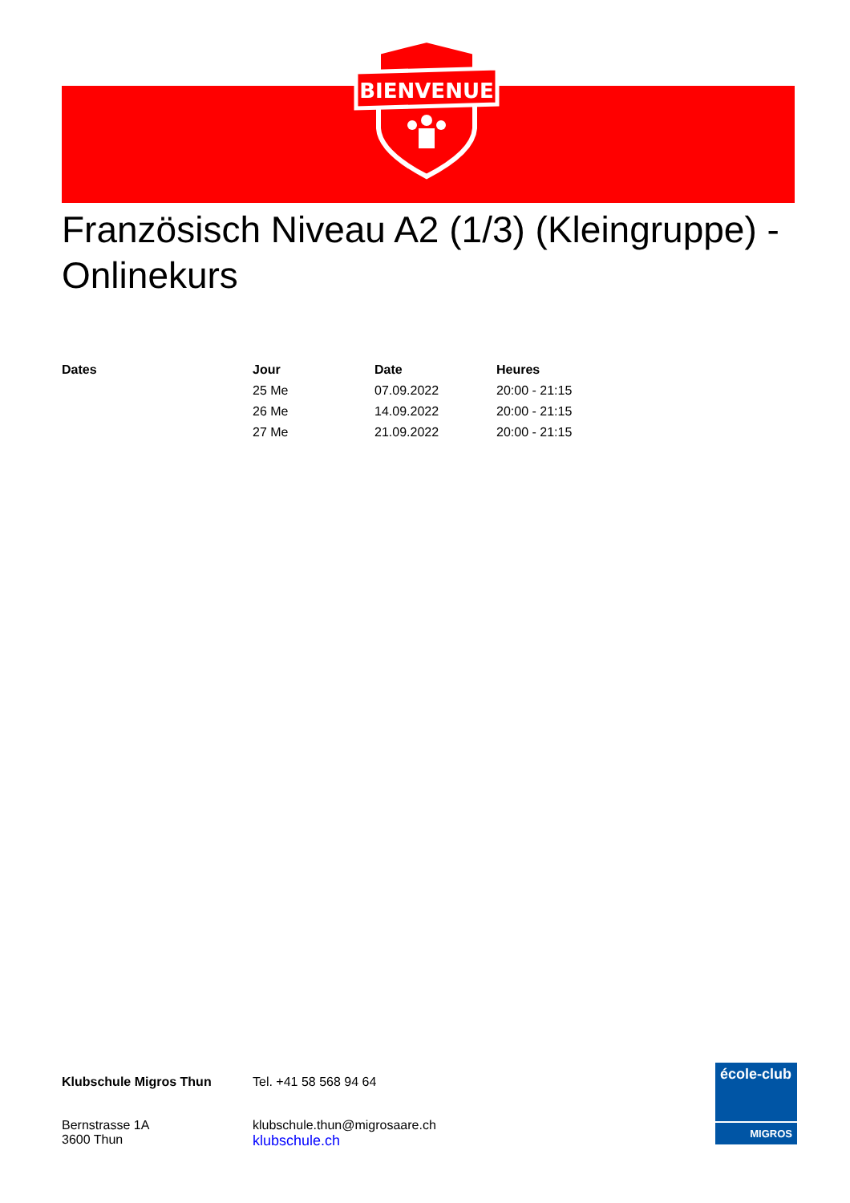BIENVENUE
Französisch Niveau A2 (1/3) (Kleingruppe) - Onlinekurs
| Dates | Jour | Date | Heures |
| --- | --- | --- | --- |
| | 25 Me | 07.09.2022 | 20:00 - 21:15 |
| | 26 Me | 14.09.2022 | 20:00 - 21:15 |
| | 27 Me | 21.09.2022 | 20:00 - 21:15 |
Klubschule Migros Thun
Bernstrasse 1A
3600 Thun
Tel. +41 58 568 94 64
klubschule.thun@migrosaare.ch
klubschule.ch
école-club
MIGROS